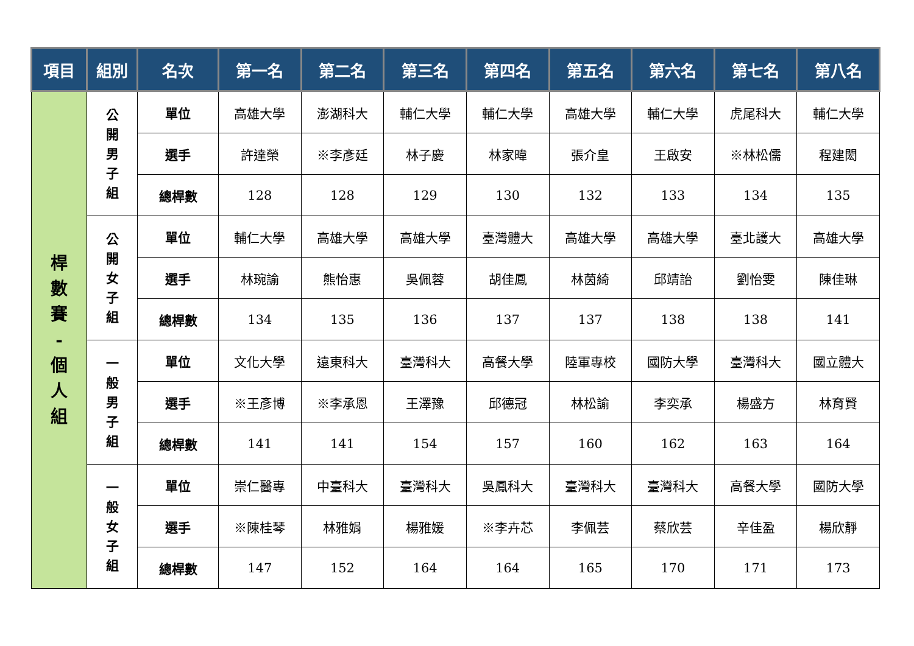| 項目 | 組別 | 名次 | 第一名 | 第二名 | 第三名 | 第四名 | 第五名 | 第六名 | 第七名 | 第八名 |
| --- | --- | --- | --- | --- | --- | --- | --- | --- | --- | --- |
| 桿 數 賽 - 個 人 組 | 公 開 男 子 組 | 單位 | 高雄大學 | 澎湖科大 | 輔仁大學 | 輔仁大學 | 高雄大學 | 輔仁大學 | 虎尾科大 | 輔仁大學 |
| | | 選手 | 許達榮 | ※李彥廷 | 林子慶 | 林家暐 | 張介皇 | 王啟安 | ※林松儒 | 程建閎 |
| | | 總桿數 | 128 | 128 | 129 | 130 | 132 | 133 | 134 | 135 |
| | 公 開 女 子 組 | 單位 | 輔仁大學 | 高雄大學 | 高雄大學 | 臺灣體大 | 高雄大學 | 高雄大學 | 臺北護大 | 高雄大學 |
| | | 選手 | 林琬諭 | 熊怡惠 | 吳佩蓉 | 胡佳鳳 | 林茵綺 | 邱靖詒 | 劉怡雯 | 陳佳琳 |
| | | 總桿數 | 134 | 135 | 136 | 137 | 137 | 138 | 138 | 141 |
| | 一 般 男 子 組 | 單位 | 文化大學 | 遠東科大 | 臺灣科大 | 高餐大學 | 陸軍專校 | 國防大學 | 臺灣科大 | 國立體大 |
| | | 選手 | ※王彥博 | ※李承恩 | 王澤豫 | 邱德冠 | 林松諭 | 李奕承 | 楊盛方 | 林育賢 |
| | | 總桿數 | 141 | 141 | 154 | 157 | 160 | 162 | 163 | 164 |
| | 一 般 女 子 組 | 單位 | 崇仁醫專 | 中臺科大 | 臺灣科大 | 吳鳳科大 | 臺灣科大 | 臺灣科大 | 高餐大學 | 國防大學 |
| | | 選手 | ※陳桂琴 | 林雅娟 | 楊雅媛 | ※李卉芯 | 李佩芸 | 蔡欣芸 | 辛佳盈 | 楊欣靜 |
| | | 總桿數 | 147 | 152 | 164 | 164 | 165 | 170 | 171 | 173 |